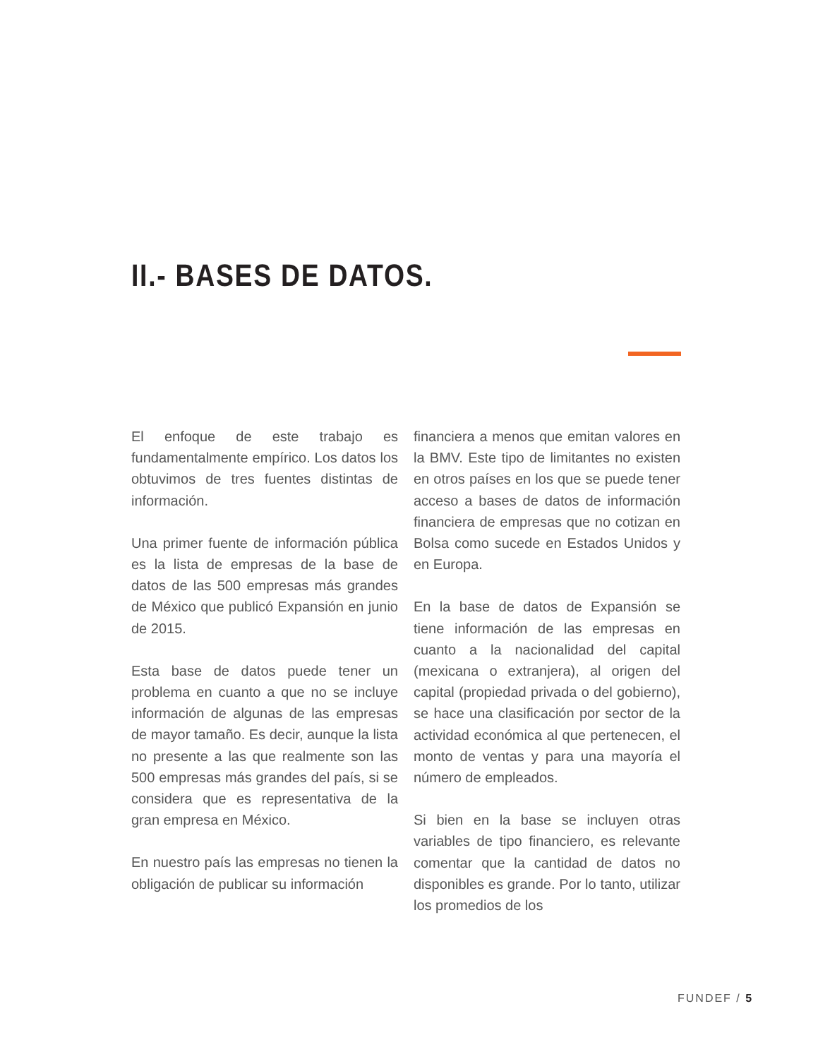II.- BASES DE DATOS.
El enfoque de este trabajo es fundamentalmente empírico. Los datos los obtuvimos de tres fuentes distintas de información.
Una primer fuente de información pública es la lista de empresas de la base de datos de las 500 empresas más grandes de México que publicó Expansión en junio de 2015.
Esta base de datos puede tener un problema en cuanto a que no se incluye información de algunas de las empresas de mayor tamaño. Es decir, aunque la lista no presente a las que realmente son las 500 empresas más grandes del país, si se considera que es representativa de la gran empresa en México.
En nuestro país las empresas no tienen la obligación de publicar su información
financiera a menos que emitan valores en la BMV. Este tipo de limitantes no existen en otros países en los que se puede tener acceso a bases de datos de información financiera de empresas que no cotizan en Bolsa como sucede en Estados Unidos y en Europa.
En la base de datos de Expansión se tiene información de las empresas en cuanto a la nacionalidad del capital (mexicana o extranjera), al origen del capital (propiedad privada o del gobierno), se hace una clasificación por sector de la actividad económica al que pertenecen, el monto de ventas y para una mayoría el número de empleados.
Si bien en la base se incluyen otras variables de tipo financiero, es relevante comentar que la cantidad de datos no disponibles es grande. Por lo tanto, utilizar los promedios de los
FUNDEF / 5